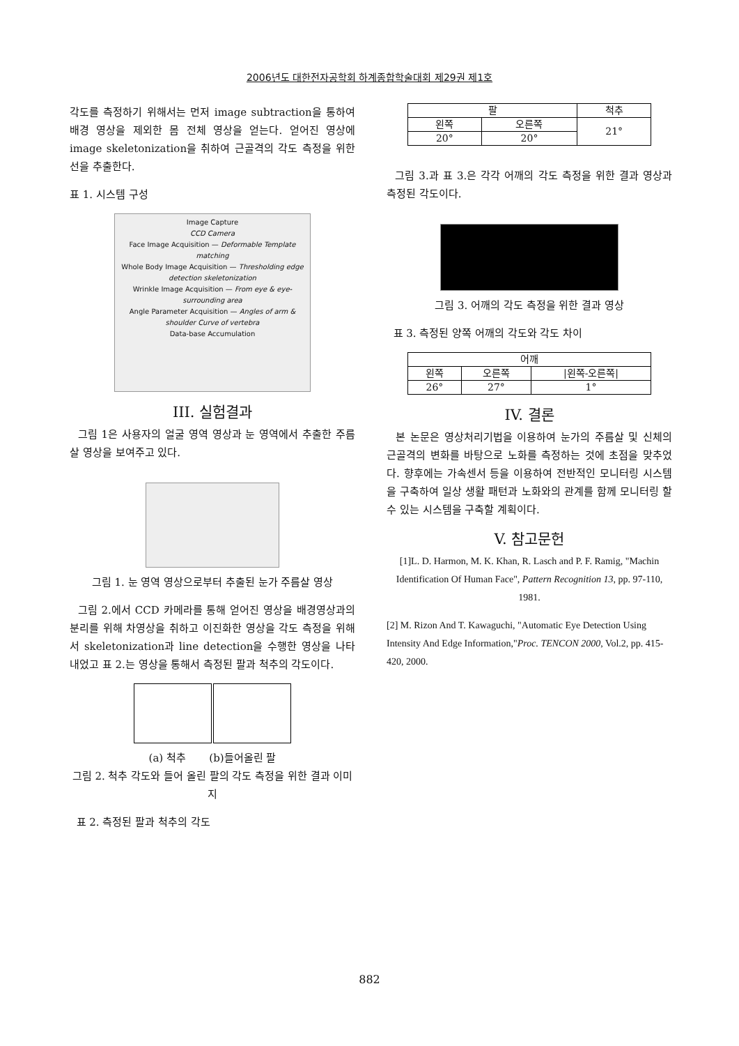2006년도 대한전자공학회 하계종합학술대회 제29권 제1호
각도를 측정하기 위해서는 먼저 image subtraction을 통하여 배경 영상을 제외한 몸 전체 영상을 얻는다. 얻어진 영상에 image skeletonization을 취하여 근골격의 각도 측정을 위한 선을 추출한다.
표 1. 시스템 구성
Image Capture
CCD Camera
Face Image Acquisition — Deformable Template matching
Whole Body Image Acquisition — Thresholding edge detection skeletonization
Wrinkle Image Acquisition — From eye & eye-surrounding area
Angle Parameter Acquisition — Angles of arm & shoulder Curve of vertebra
Data-base Accumulation
III. 실험결과
그림 1은 사용자의 얼굴 영역 영상과 눈 영역에서 추출한 주름살 영상을 보여주고 있다.
그림 1. 눈 영역 영상으로부터 추출된 눈가 주름살 영상
그림 2.에서 CCD 카메라를 통해 얻어진 영상을 배경영상과의 분리를 위해 차영상을 취하고 이진화한 영상을 각도 측정을 위해서 skeletonization과 line detection을 수행한 영상을 나타내었고 표 2.는 영상을 통해서 측정된 팔과 척추의 각도이다.
(a) 척추 (b)들어올린 팔
그림 2. 척추 각도와 들어 올린 팔의 각도 측정을 위한 결과 이미지
표 2. 측정된 팔과 척추의 각도
| 팔 | | 척추 |
| --- | --- | --- |
| 왼쪽 | 오른쪽 | 21° |
| 20° | 20° | |
그림 3.과 표 3.은 각각 어깨의 각도 측정을 위한 결과 영상과 측정된 각도이다.
그림 3. 어깨의 각도 측정을 위한 결과 영상
표 3. 측정된 양쪽 어깨의 각도와 각도 차이
| 어깨 | | |
| --- | --- | --- |
| 왼쪽 | 오른쪽 | /왼쪽-오른쪽/ |
| 26° | 27° | 1° |
IV. 결론
본 논문은 영상처리기법을 이용하여 눈가의 주름살 및 신체의 근골격의 변화를 바탕으로 노화를 측정하는 것에 초점을 맞추었다. 향후에는 가속센서 등을 이용하여 전반적인 모니터링 시스템을 구축하여 일상 생활 패턴과 노화와의 관계를 함께 모니터링 할 수 있는 시스템을 구축할 계획이다.
V. 참고문헌
[1]L. D. Harmon, M. K. Khan, R. Lasch and P. F. Ramig, "Machin Identification Of Human Face", Pattern Recognition 13, pp. 97-110, 1981.
[2] M. Rizon And T. Kawaguchi, "Automatic Eye Detection Using Intensity And Edge Information,"Proc. TENCON 2000, Vol.2, pp. 415-420, 2000.
882